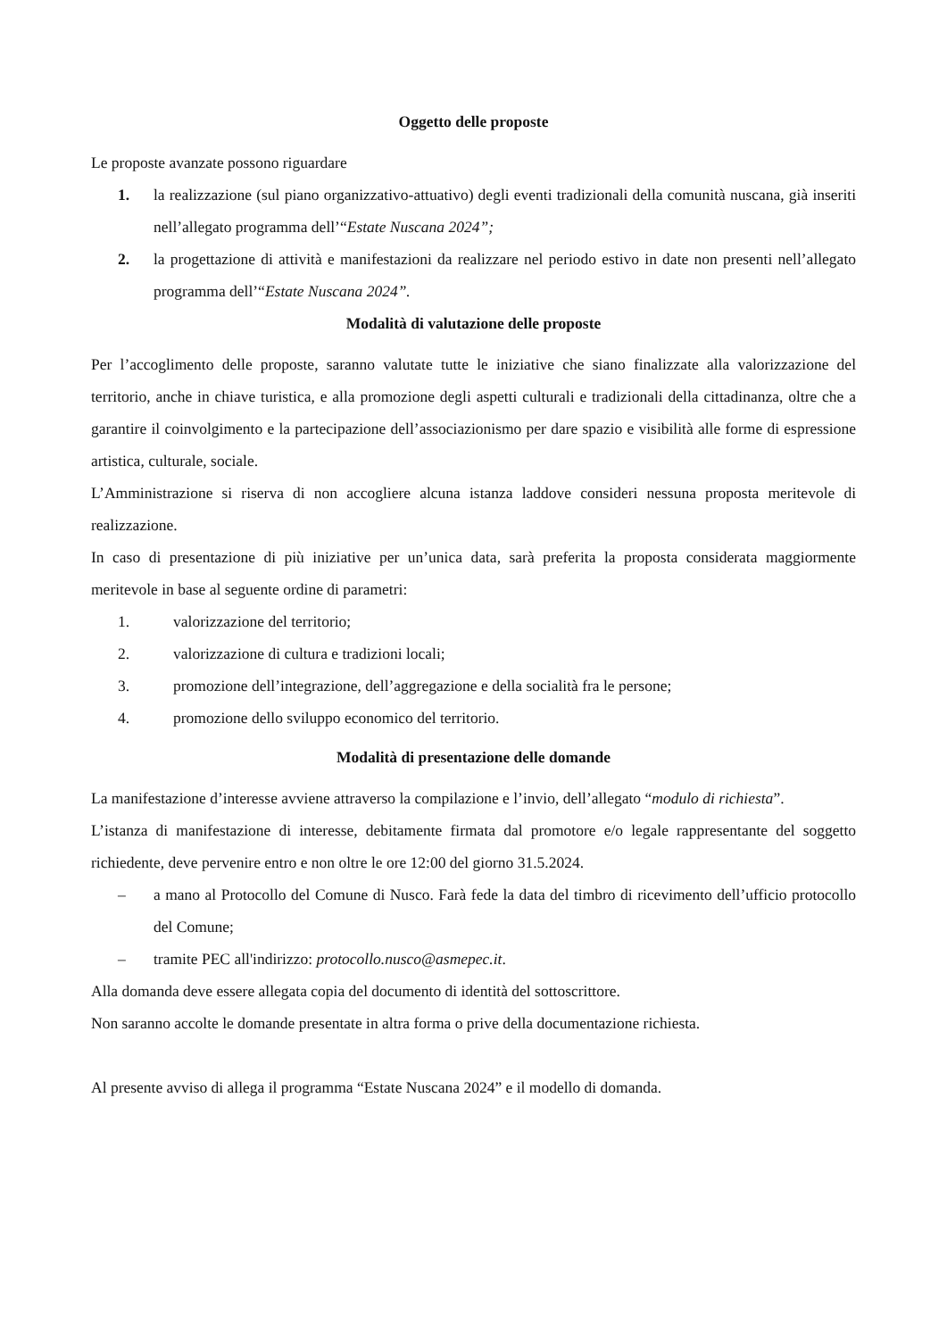Oggetto delle proposte
Le proposte avanzate possono riguardare
1. la realizzazione (sul piano organizzativo-attuativo) degli eventi tradizionali della comunità nuscana, già inseriti nell’allegato programma dell’“Estate Nuscana 2024”;
2. la progettazione di attività e manifestazioni da realizzare nel periodo estivo in date non presenti nell’allegato programma dell’“Estate Nuscana 2024”.
Modalità di valutazione delle proposte
Per l’accoglimento delle proposte, saranno valutate tutte le iniziative che siano finalizzate alla valorizzazione del territorio, anche in chiave turistica, e alla promozione degli aspetti culturali e tradizionali della cittadinanza, oltre che a garantire il coinvolgimento e la partecipazione dell’associazionismo per dare spazio e visibilità alle forme di espressione artistica, culturale, sociale.
L’Amministrazione si riserva di non accogliere alcuna istanza laddove consideri nessuna proposta meritevole di realizzazione.
In caso di presentazione di più iniziative per un’unica data, sarà preferita la proposta considerata maggiormente meritevole in base al seguente ordine di parametri:
1. valorizzazione del territorio;
2. valorizzazione di cultura e tradizioni locali;
3. promozione dell’integrazione, dell’aggregazione e della socialità fra le persone;
4. promozione dello sviluppo economico del territorio.
Modalità di presentazione delle domande
La manifestazione d’interesse avviene attraverso la compilazione e l’invio, dell’allegato “modulo di richiesta”.
L’istanza di manifestazione di interesse, debitamente firmata dal promotore e/o legale rappresentante del soggetto richiedente, deve pervenire entro e non oltre le ore 12:00 del giorno 31.5.2024.
– a mano al Protocollo del Comune di Nusco. Farà fede la data del timbro di ricevimento dell’ufficio protocollo del Comune;
– tramite PEC all'indirizzo: protocollo.nusco@asmepec.it.
Alla domanda deve essere allegata copia del documento di identità del sottoscrittore.
Non saranno accolte le domande presentate in altra forma o prive della documentazione richiesta.
Al presente avviso di allega il programma “Estate Nuscana 2024” e il modello di domanda.